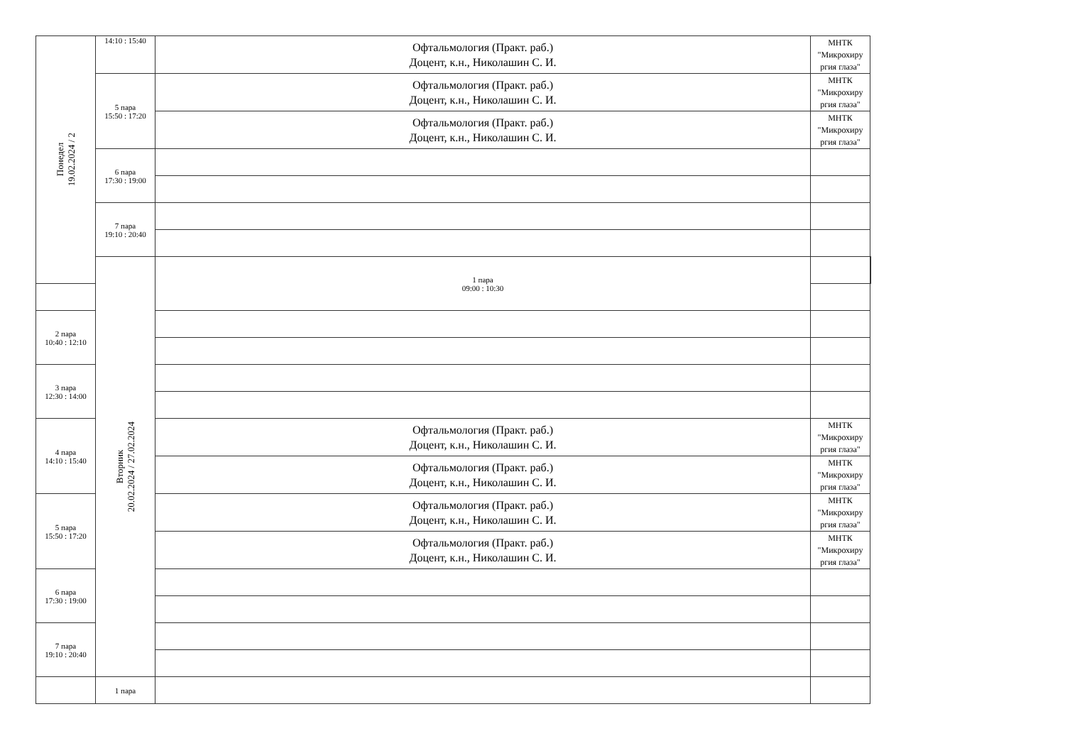| Понедел 19.02.2024 / 2 | 14:10 : 15:40 | Офтальмология (Практ. раб.) Доцент, к.н., Николашин С. И. | МНТК "Микрохиру ргия глаза" | |
| | 5 пара 15:50 : 17:20 | Офтальмология (Практ. раб.) Доцент, к.н., Николашин С. И. | МНТК "Микрохиру ргия глаза" | |
| | | Офтальмология (Практ. раб.) Доцент, к.н., Николашин С. И. | МНТК "Микрохиру ргия глаза" | |
| | 6 пара 17:30 : 19:00 | | | |
| | 7 пара 19:10 : 20:40 | | | |
| | Вторник 20.02.2024 / 27.02.2024 | 1 пара 09:00 : 10:30 | | |
| 2 пара 10:40 : 12:10 | | | | |
| 3 пара 12:30 : 14:00 | | | | |
| 4 пара 14:10 : 15:40 | | Офтальмология (Практ. раб.) Доцент, к.н., Николашин С. И. | МНТК "Микрохиру ргия глаза" | |
| | | Офтальмология (Практ. раб.) Доцент, к.н., Николашин С. И. | МНТК "Микрохиру ргия глаза" | |
| 5 пара 15:50 : 17:20 | | Офтальмология (Практ. раб.) Доцент, к.н., Николашин С. И. | МНТК "Микрохиру ргия глаза" | |
| | | Офтальмология (Практ. раб.) Доцент, к.н., Николашин С. И. | МНТК "Микрохиру ргия глаза" | |
| 6 пара 17:30 : 19:00 | | | | |
| 7 пара 19:10 : 20:40 | | | | |
| | 1 пара | | | |